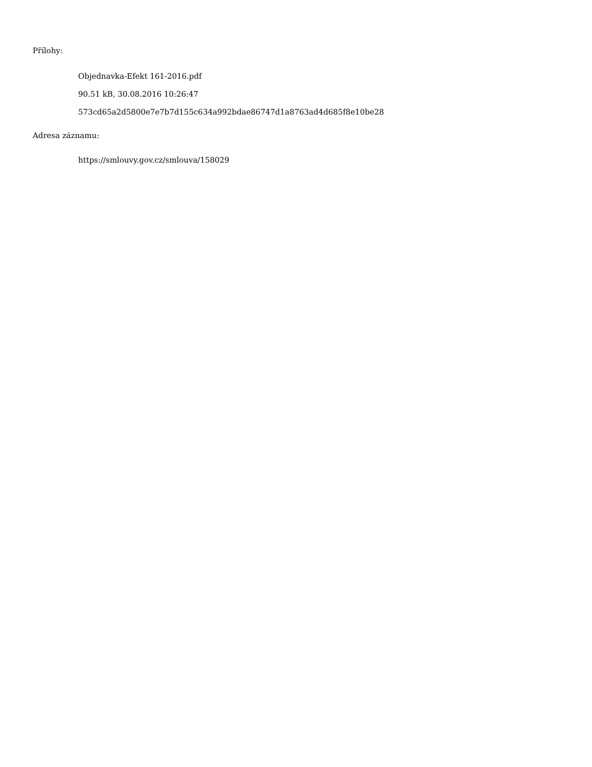Přílohy:
Objednavka-Efekt 161-2016.pdf
90.51 kB, 30.08.2016 10:26:47
573cd65a2d5800e7e7b7d155c634a992bdae86747d1a8763ad4d685f8e10be28
Adresa záznamu:
https://smlouvy.gov.cz/smlouva/158029